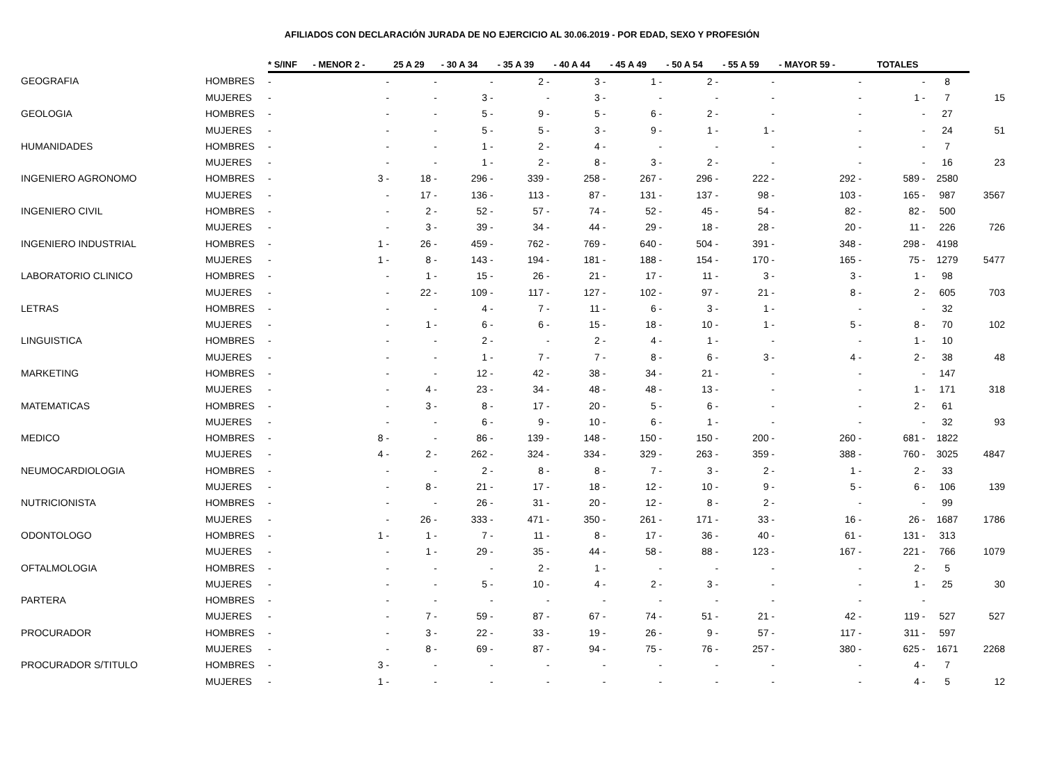AFILIADOS CON DECLARACIÓN JURADA DE NO EJERCICIO AL 30.06.2019 - POR EDAD, SEXO Y PROFESIÓN
| | | * S/INF | - MENOR 2 - | 25 A 29 | - 30 A 34 | - 35 A 39 | - 40 A 44 | - 45 A 49 | - 50 A 54 | - 55 A 59 | - MAYOR 59 - | TOTALES | | |
| --- | --- | --- | --- | --- | --- | --- | --- | --- | --- | --- | --- | --- | --- | --- |
| GEOGRAFIA | HOMBRES | - | - | - | - | 2 - | 3 - | 1 - | 2 - | - | - | - | 8 | |
| | MUJERES | - | - | - | 3 - | - | 3 - | - | - | - | - | 1 - | 7 | 15 |
| GEOLOGIA | HOMBRES | - | - | - | 5 - | 9 - | 5 - | 6 - | 2 - | - | - | - | 27 | |
| | MUJERES | - | - | - | 5 - | 5 - | 3 - | 9 - | 1 - | 1 - | - | - | 24 | 51 |
| HUMANIDADES | HOMBRES | - | - | - | 1 - | 2 - | 4 - | - | - | - | - | - | 7 | |
| | MUJERES | - | - | - | 1 - | 2 - | 8 - | 3 - | 2 - | - | - | - | 16 | 23 |
| INGENIERO AGRONOMO | HOMBRES | - | 3 - | 18 - | 296 - | 339 - | 258 - | 267 - | 296 - | 222 - | 292 - | 589 - | 2580 | |
| | MUJERES | - | - | 17 - | 136 - | 113 - | 87 - | 131 - | 137 - | 98 - | 103 - | 165 - | 987 | 3567 |
| INGENIERO CIVIL | HOMBRES | - | - | 2 - | 52 - | 57 - | 74 - | 52 - | 45 - | 54 - | 82 - | 82 - | 500 | |
| | MUJERES | - | - | 3 - | 39 - | 34 - | 44 - | 29 - | 18 - | 28 - | 20 - | 11 - | 226 | 726 |
| INGENIERO INDUSTRIAL | HOMBRES | - | 1 - | 26 - | 459 - | 762 - | 769 - | 640 - | 504 - | 391 - | 348 - | 298 - | 4198 | |
| | MUJERES | - | 1 - | 8 - | 143 - | 194 - | 181 - | 188 - | 154 - | 170 - | 165 - | 75 - | 1279 | 5477 |
| LABORATORIO CLINICO | HOMBRES | - | - | 1 - | 15 - | 26 - | 21 - | 17 - | 11 - | 3 - | 3 - | 1 - | 98 | |
| | MUJERES | - | - | 22 - | 109 - | 117 - | 127 - | 102 - | 97 - | 21 - | 8 - | 2 - | 605 | 703 |
| LETRAS | HOMBRES | - | - | - | 4 - | 7 - | 11 - | 6 - | 3 - | 1 - | - | - | 32 | |
| | MUJERES | - | - | 1 - | 6 - | 6 - | 15 - | 18 - | 10 - | 1 - | 5 - | 8 - | 70 | 102 |
| LINGUISTICA | HOMBRES | - | - | - | 2 - | - | 2 - | 4 - | 1 - | - | - | 1 - | 10 | |
| | MUJERES | - | - | - | 1 - | 7 - | 7 - | 8 - | 6 - | 3 - | 4 - | 2 - | 38 | 48 |
| MARKETING | HOMBRES | - | - | - | 12 - | 42 - | 38 - | 34 - | 21 - | - | - | - | 147 | |
| | MUJERES | - | - | 4 - | 23 - | 34 - | 48 - | 48 - | 13 - | - | - | 1 - | 171 | 318 |
| MATEMATICAS | HOMBRES | - | - | 3 - | 8 - | 17 - | 20 - | 5 - | 6 - | - | - | 2 - | 61 | |
| | MUJERES | - | - | - | 6 - | 9 - | 10 - | 6 - | 1 - | - | - | - | 32 | 93 |
| MEDICO | HOMBRES | - | 8 - | - | 86 - | 139 - | 148 - | 150 - | 150 - | 200 - | 260 - | 681 - | 1822 | |
| | MUJERES | - | 4 - | 2 - | 262 - | 324 - | 334 - | 329 - | 263 - | 359 - | 388 - | 760 - | 3025 | 4847 |
| NEUMOCARDIOLOGIA | HOMBRES | - | - | - | 2 - | 8 - | 8 - | 7 - | 3 - | 2 - | 1 - | 2 - | 33 | |
| | MUJERES | - | - | 8 - | 21 - | 17 - | 18 - | 12 - | 10 - | 9 - | 5 - | 6 - | 106 | 139 |
| NUTRICIONISTA | HOMBRES | - | - | - | 26 - | 31 - | 20 - | 12 - | 8 - | 2 - | - | - | 99 | |
| | MUJERES | - | - | 26 - | 333 - | 471 - | 350 - | 261 - | 171 - | 33 - | 16 - | 26 - | 1687 | 1786 |
| ODONTOLOGO | HOMBRES | - | 1 - | 1 - | 7 - | 11 - | 8 - | 17 - | 36 - | 40 - | 61 - | 131 - | 313 | |
| | MUJERES | - | - | 1 - | 29 - | 35 - | 44 - | 58 - | 88 - | 123 - | 167 - | 221 - | 766 | 1079 |
| OFTALMOLOGIA | HOMBRES | - | - | - | - | 2 - | 1 - | - | - | - | - | 2 - | 5 | |
| | MUJERES | - | - | - | 5 - | 10 - | 4 - | 2 - | 3 - | - | - | 1 - | 25 | 30 |
| PARTERA | HOMBRES | - | - | - | - | - | - | - | - | - | - | - | | |
| | MUJERES | - | - | 7 - | 59 - | 87 - | 67 - | 74 - | 51 - | 21 - | 42 - | 119 - | 527 | 527 |
| PROCURADOR | HOMBRES | - | - | 3 - | 22 - | 33 - | 19 - | 26 - | 9 - | 57 - | 117 - | 311 - | 597 | |
| | MUJERES | - | - | 8 - | 69 - | 87 - | 94 - | 75 - | 76 - | 257 - | 380 - | 625 - | 1671 | 2268 |
| PROCURADOR S/TITULO | HOMBRES | - | 3 - | - | - | - | - | - | - | - | - | 4 - | 7 | |
| | MUJERES | - | 1 - | - | - | - | - | - | - | - | - | 4 - | 5 | 12 |